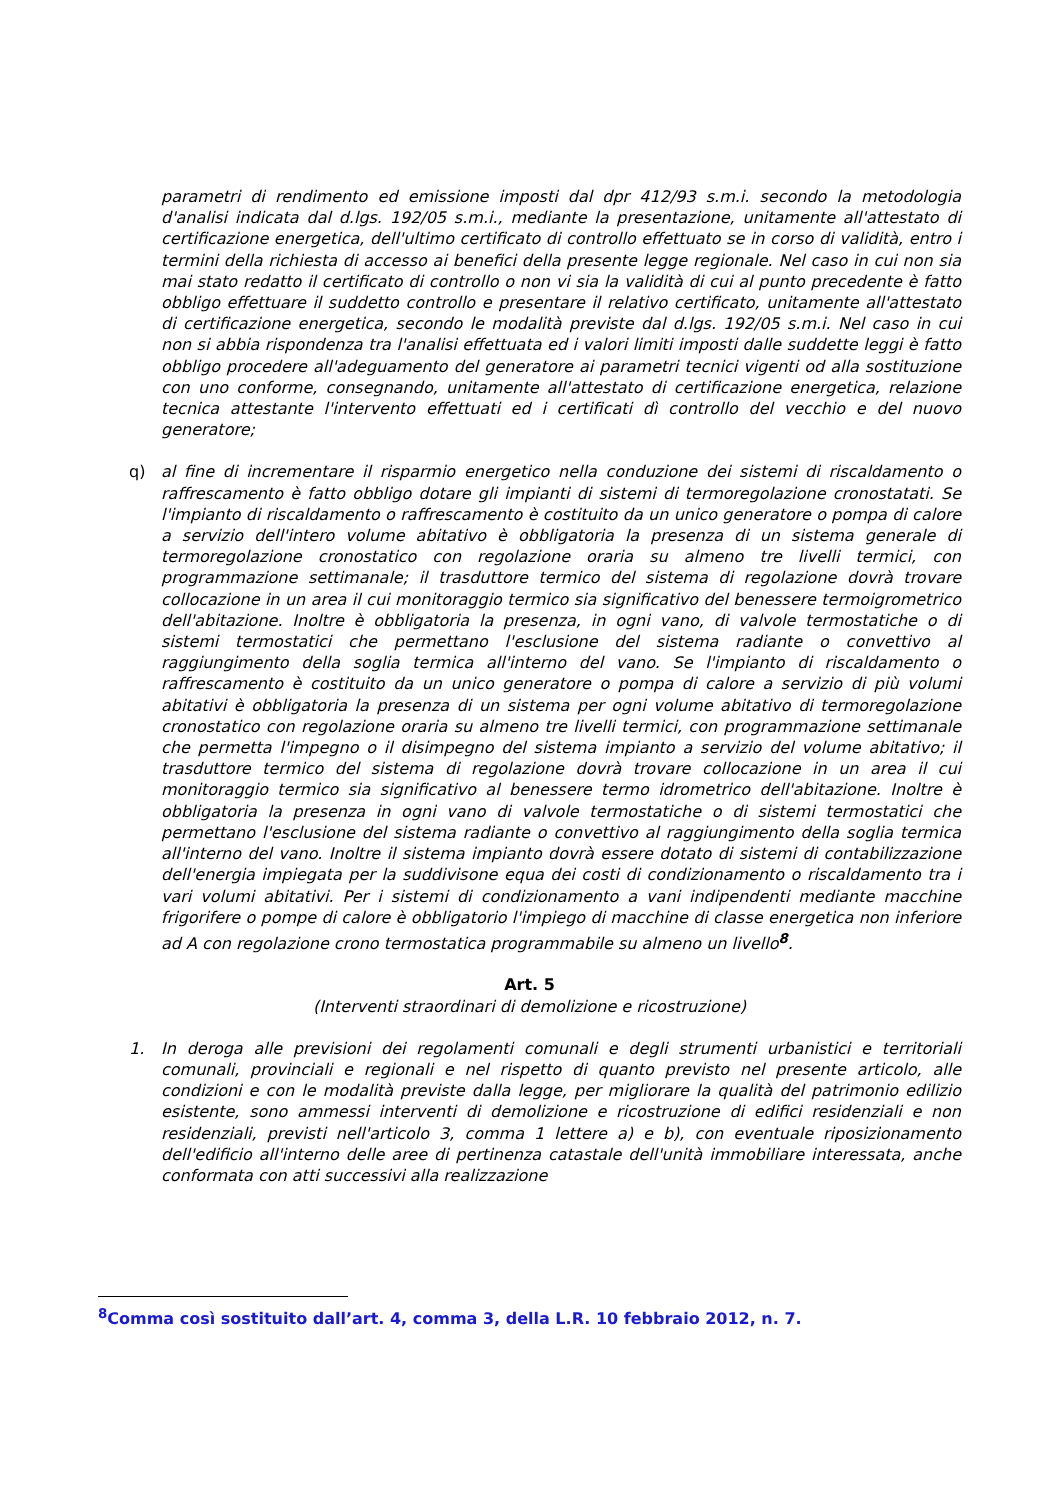parametri di rendimento ed emissione imposti dal dpr 412/93 s.m.i. secondo la metodologia d'analisi indicata dal d.lgs. 192/05 s.m.i., mediante la presentazione, unitamente all'attestato di certificazione energetica, dell'ultimo certificato di controllo effettuato se in corso di validità, entro i termini della richiesta di accesso ai benefici della presente legge regionale. Nel caso in cui non sia mai stato redatto il certificato di controllo o non vi sia la validità di cui al punto precedente è fatto obbligo effettuare il suddetto controllo e presentare il relativo certificato, unitamente all'attestato di certificazione energetica, secondo le modalità previste dal d.lgs. 192/05 s.m.i. Nel caso in cui non si abbia rispondenza tra l'analisi effettuata ed i valori limiti imposti dalle suddette leggi è fatto obbligo procedere all'adeguamento del generatore ai parametri tecnici vigenti od alla sostituzione con uno conforme, consegnando, unitamente all'attestato di certificazione energetica, relazione tecnica attestante l'intervento effettuati ed i certificati dì controllo del vecchio e del nuovo generatore;
q) al fine di incrementare il risparmio energetico nella conduzione dei sistemi di riscaldamento o raffrescamento è fatto obbligo dotare gli impianti di sistemi di termoregolazione cronostatati. Se l'impianto di riscaldamento o raffrescamento è costituito da un unico generatore o pompa di calore a servizio dell'intero volume abitativo è obbligatoria la presenza di un sistema generale di termoregolazione cronostatico con regolazione oraria su almeno tre livelli termici, con programmazione settimanale; il trasduttore termico del sistema di regolazione dovrà trovare collocazione in un area il cui monitoraggio termico sia significativo del benessere termoigrometrico dell'abitazione. Inoltre è obbligatoria la presenza, in ogni vano, di valvole termostatiche o di sistemi termostatici che permettano l'esclusione del sistema radiante o convettivo al raggiungimento della soglia termica all'interno del vano. Se l'impianto di riscaldamento o raffrescamento è costituito da un unico generatore o pompa di calore a servizio di più volumi abitativi è obbligatoria la presenza di un sistema per ogni volume abitativo di termoregolazione cronostatico con regolazione oraria su almeno tre livelli termici, con programmazione settimanale che permetta l'impegno o il disimpegno del sistema impianto a servizio del volume abitativo; il trasduttore termico del sistema di regolazione dovrà trovare collocazione in un area il cui monitoraggio termico sia significativo al benessere termo idrometrico dell'abitazione. Inoltre è obbligatoria la presenza in ogni vano di valvole termostatiche o di sistemi termostatici che permettano l'esclusione del sistema radiante o convettivo al raggiungimento della soglia termica all'interno del vano. Inoltre il sistema impianto dovrà essere dotato di sistemi di contabilizzazione dell'energia impiegata per la suddivisone equa dei costi di condizionamento o riscaldamento tra i vari volumi abitativi. Per i sistemi di condizionamento a vani indipendenti mediante macchine frigorifere o pompe di calore è obbligatorio l'impiego di macchine di classe energetica non inferiore ad A con regolazione crono termostatica programmabile su almeno un livello<sup>8</sup>.
Art. 5
(Interventi straordinari di demolizione e ricostruzione)
1. In deroga alle previsioni dei regolamenti comunali e degli strumenti urbanistici e territoriali comunali, provinciali e regionali e nel rispetto di quanto previsto nel presente articolo, alle condizioni e con le modalità previste dalla legge, per migliorare la qualità del patrimonio edilizio esistente, sono ammessi interventi di demolizione e ricostruzione di edifici residenziali e non residenziali, previsti nell'articolo 3, comma 1 lettere a) e b), con eventuale riposizionamento dell'edificio all'interno delle aree di pertinenza catastale dell'unità immobiliare interessata, anche conformata con atti successivi alla realizzazione
<sup>8</sup> Comma così sostituito dall’art. 4, comma 3, della L.R. 10 febbraio 2012, n. 7.